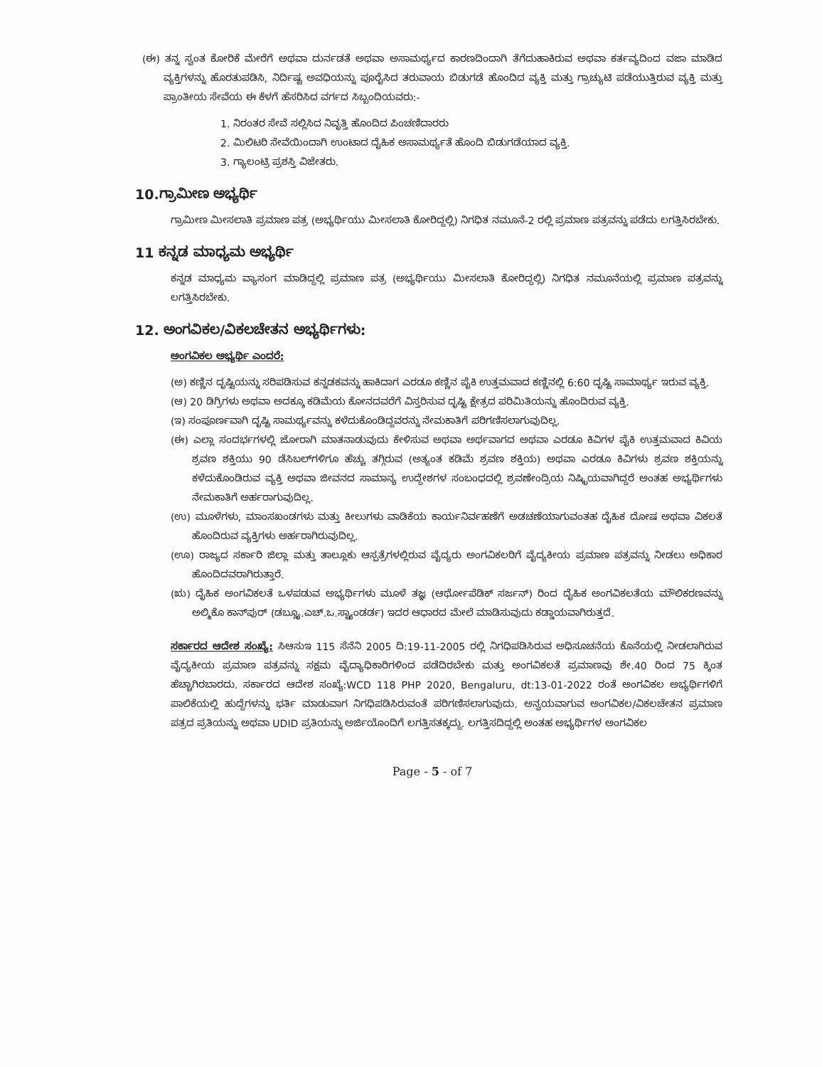(ಈ) ತನ್ನ ಸ್ವಂತ ಕೋರಿಕೆ ಮೇರೆಗೆ ಅಥವಾ ದುರ್ನಡತೆ ಅಥವಾ ಅಸಾಮರ್ಥ್ಯದ ಕಾರಣದಿಂದಾಗಿ ತೆಗೆದುಹಾಕಿರುವ ಅಥವಾ ಕರ್ತವ್ಯದಿಂದ ವಜಾ ಮಾಡಿದ ವ್ಯಕ್ತಿಗಳನ್ನು ಹೊರತುಪಡಿಸಿ, ನಿರ್ದಿಷ್ಟ ಅವಧಿಯನ್ನು ಪೂರೈಸಿದ ತರುವಾಯ ಬಿಡುಗಡೆ ಹೊಂದಿದ ವ್ಯಕ್ತಿ ಮತ್ತು ಗ್ರಾಚ್ಯುಟಿ ಪಡೆಯುತ್ತಿರುವ ವ್ಯಕ್ತಿ ಮತ್ತು ಪ್ರಾಂತೀಯ ಸೇವೆಯ ಈ ಕೆಳಗೆ ಹೆಸರಿಸಿದ ವರ್ಗದ ಸಿಬ್ಬಂದಿಯವರು:-
1. ನಿರಂತರ ಸೇವೆ ಸಲ್ಲಿಸಿದ ನಿವೃತ್ತಿ ಹೊಂದಿದ ಪಿಂಚಣಿದಾರರು
2. ಮಿಲಿಟರಿ ಸೇವೆಯಿಂದಾಗಿ ಉಂಟಾದ ದೈಹಿಕ ಅಸಾಮರ್ಥ್ಯತೆ ಹೊಂದಿ ಬಿಡುಗಡೆಯಾದ ವ್ಯಕ್ತಿ.
3. ಗ್ಯಾಲಂಟ್ರಿ ಪ್ರಶಸ್ತಿ ವಿಜೇತರು.
10.ಗ್ರಾಮೀಣ ಅಭ್ಯರ್ಥಿ
ಗ್ರಾಮೀಣ ಮೀಸಲಾತಿ ಪ್ರಮಾಣ ಪತ್ರ (ಅಭ್ಯರ್ಥಿಯು ಮೀಸಲಾತಿ ಕೋರಿದ್ದಲ್ಲಿ) ನಿಗಧಿತ ನಮೂನೆ-2 ರಲ್ಲಿ ಪ್ರಮಾಣ ಪತ್ರವನ್ನು ಪಡೆದು ಲಗತ್ತಿಸಿರಬೇಕು.
11 ಕನ್ನಡ ಮಾಧ್ಯಮ ಅಭ್ಯರ್ಥಿ
ಕನ್ನಡ ಮಾಧ್ಯಮ ವ್ಯಾಸಂಗ ಮಾಡಿದ್ದಲ್ಲಿ ಪ್ರಮಾಣ ಪತ್ರ (ಅಭ್ಯರ್ಥಿಯು ಮೀಸಲಾತಿ ಕೋರಿದ್ದಲ್ಲಿ) ನಿಗಧಿತ ನಮೂನೆಯಲ್ಲಿ ಪ್ರಮಾಣ ಪತ್ರವನ್ನು ಲಗತ್ತಿಸಿರಬೇಕು.
12. ಅಂಗವಿಕಲ/ವಿಕಲಚೇತನ ಅಭ್ಯರ್ಥಿಗಳು:
ಅಂಗವಿಕಲ ಅಭ್ಯರ್ಥಿ ಎಂದರೆ:
(ಅ) ಕಣ್ಣಿನ ದೃಷ್ಟಿಯನ್ನು ಸರಿಪಡಿಸುವ ಕನ್ನಡಕವನ್ನು ಹಾಕಿದಾಗ ಎರಡೂ ಕಣ್ಣಿನ ಪೈಕಿ ಉತ್ತಮವಾದ ಕಣ್ಣಿನಲ್ಲಿ 6:60 ದೃಷ್ಟಿ ಸಾಮಾರ್ಥ್ಯ ಇರುವ ವ್ಯಕ್ತಿ.
(ಆ) 20 ಡಿಗ್ರಿಗಳು ಅಥವಾ ಅದಕ್ಕೂ ಕಡಿಮೆಯ ಕೋನದವರೆಗೆ ವಿಸ್ತರಿಸುವ ದೃಷ್ಟಿ ಕ್ಷೇತ್ರದ ಪರಿಮಿತಿಯನ್ನು ಹೊಂದಿರುವ ವ್ಯಕ್ತಿ.
(ಇ) ಸಂಪೂರ್ಣವಾಗಿ ದೃಷ್ಟಿ ಸಾಮರ್ಥ್ಯವನ್ನು ಕಳೆದುಕೊಂಡಿದ್ದವರನ್ನು ನೇಮಕಾತಿಗೆ ಪರಿಗಣಿಸಲಾಗುವುದಿಲ್ಲ.
(ಈ) ಎಲ್ಲಾ ಸಂದರ್ಭಗಳಲ್ಲಿ ಜೋರಾಗಿ ಮಾತನಾಡುವುದು ಕೇಳಿಸುವ ಅಥವಾ ಅರ್ಥವಾಗದ ಅಥವಾ ಎರಡೂ ಕಿವಿಗಳ ಪೈಕಿ ಉತ್ತಮವಾದ ಕಿವಿಯ ಶ್ರವಣ ಶಕ್ತಿಯು 90 ಡೆಸಿಬಲ್‌ಗಳಿಗೂ ಹೆಚ್ಚು ತಗ್ಗಿರುವ (ಅತ್ಯಂತ ಕಡಿಮೆ ಶ್ರವಣ ಶಕ್ತಿಯ) ಅಥವಾ ಎರಡೂ ಕಿವಿಗಳು ಶ್ರವಣ ಶಕ್ತಿಯನ್ನು ಕಳೆದುಕೊಂಡಿರುವ ವ್ಯಕ್ತಿ ಅಥವಾ ಜೀವನದ ಸಾಮಾನ್ಯ ಉದ್ದೇಶಗಳ ಸಂಬಂಧದಲ್ಲಿ ಶ್ರವಣೇಂದ್ರಿಯ ನಿಷ್ಕ್ರಿಯವಾಗಿದ್ದರೆ ಅಂತಹ ಅಭ್ಯರ್ಥಿಗಳು ನೇಮಕಾತಿಗೆ ಅರ್ಹರಾಗುವುದಿಲ್ಲ.
(ಉ) ಮೂಳೆಗಳು, ಮಾಂಸಖಂಡಗಳು ಮತ್ತು ಕೀಲುಗಳು ವಾಡಿಕೆಯ ಕಾರ್ಯನಿರ್ವಹಣೆಗೆ ಅಡಚಣೆಯಾಗುವಂತಹ ದೈಹಿಕ ದೋಷ ಅಥವಾ ವಿಕಲತೆ ಹೊಂದಿರುವ ವ್ಯಕ್ತಿಗಳು ಅರ್ಹರಾಗಿರುವುದಿಲ್ಲ.
(ಊ) ರಾಜ್ಯದ ಸರ್ಕಾರಿ ಜಿಲ್ಲಾ ಮತ್ತು ತಾಲ್ಲೂಕು ಆಸ್ಪತ್ರೆಗಳಲ್ಲಿರುವ ವೈದ್ಯರು ಅಂಗವಿಕಲರಿಗೆ ವೈದ್ಯಕೀಯ ಪ್ರಮಾಣ ಪತ್ರವನ್ನು ನೀಡಲು ಅಧಿಕಾರ ಹೊಂದಿದವರಾಗಿರುತ್ತಾರೆ.
(ಋ) ದೈಹಿಕ ಅಂಗವಿಕಲತೆ ಒಳಪಡುವ ಅಭ್ಯರ್ಥಿಗಳು ಮೂಳೆ ತಜ್ಞ (ಆರ್ಥೋಪೆಡಿಕ್ ಸರ್ಜನ್) ರಿಂದ ದೈಹಿಕ ಅಂಗವಿಕಲತೆಯ ಮೌಲಿಕರಣವನ್ನು ಅಲ್ಮಿಕೊ ಕಾನ್‌ಪುರ್ (ಡಬ್ಲ್ಯೂ.ಎಚ್.ಒ.ಸ್ಟ್ಯಾಂಡರ್ಡ) ಇದರ ಆಧಾರದ ಮೇಲೆ ಮಾಡಿಸುವುದು ಕಡ್ಡಾಯವಾಗಿರುತ್ತದೆ.
ಸರ್ಕಾರದ ಆದೇಶ ಸಂಖ್ಯೆ: ಸಿಆಸುಇ 115 ಸೆನೆನಿ 2005 ದಿ:19-11-2005 ರಲ್ಲಿ ನಿಗಧಿಪಡಿಸಿರುವ ಅಧಿಸೂಚನೆಯ ಕೊನೆಯಲ್ಲಿ ನೀಡಲಾಗಿರುವ ವೈದ್ಯಕೀಯ ಪ್ರಮಾಣ ಪತ್ರವನ್ನು ಸಕ್ಷಮ ವೈದ್ಯಾಧಿಕಾರಿಗಳಿಂದ ಪಡೆದಿರಬೇಕು ಮತ್ತು ಅಂಗವಿಕಲತೆ ಪ್ರಮಾಣವು ಶೇ.40 ರಿಂದ 75 ಕ್ಕಿಂತ ಹೆಚ್ಚಾಗಿರಬಾರದು. ಸರ್ಕಾರದ ಆದೇಶ ಸಂಖ್ಯೆ:WCD 118 PHP 2020, Bengaluru, dt:13-01-2022 ರಂತೆ ಅಂಗವಿಕಲ ಅಭ್ಯರ್ಥಿಗಳಿಗೆ ಪಾಲಿಕೆಯಲ್ಲಿ ಹುದ್ದೆಗಳನ್ನು ಭರ್ತಿ ಮಾಡುವಾಗ ನಿಗಧಿಪಡಿಸಿರುವಂತೆ ಪರಿಗಣಿಸಲಾಗುವುದು. ಅನ್ವಯವಾಗುವ ಅಂಗವಿಕಲ/ವಿಕಲಚೇತನ ಪ್ರಮಾಣ ಪತ್ರದ ಪ್ರತಿಯನ್ನು ಅಥವಾ UDID ಪ್ರತಿಯನ್ನು ಅರ್ಜಿಯೊಂದಿಗೆ ಲಗತ್ತಿಸತಕ್ಕದ್ದು. ಲಗತ್ತಿಸದಿದ್ದಲ್ಲಿ ಅಂತಹ ಅಭ್ಯರ್ಥಿಗಳ ಅಂಗವಿಕಲ
Page - 5 - of 7